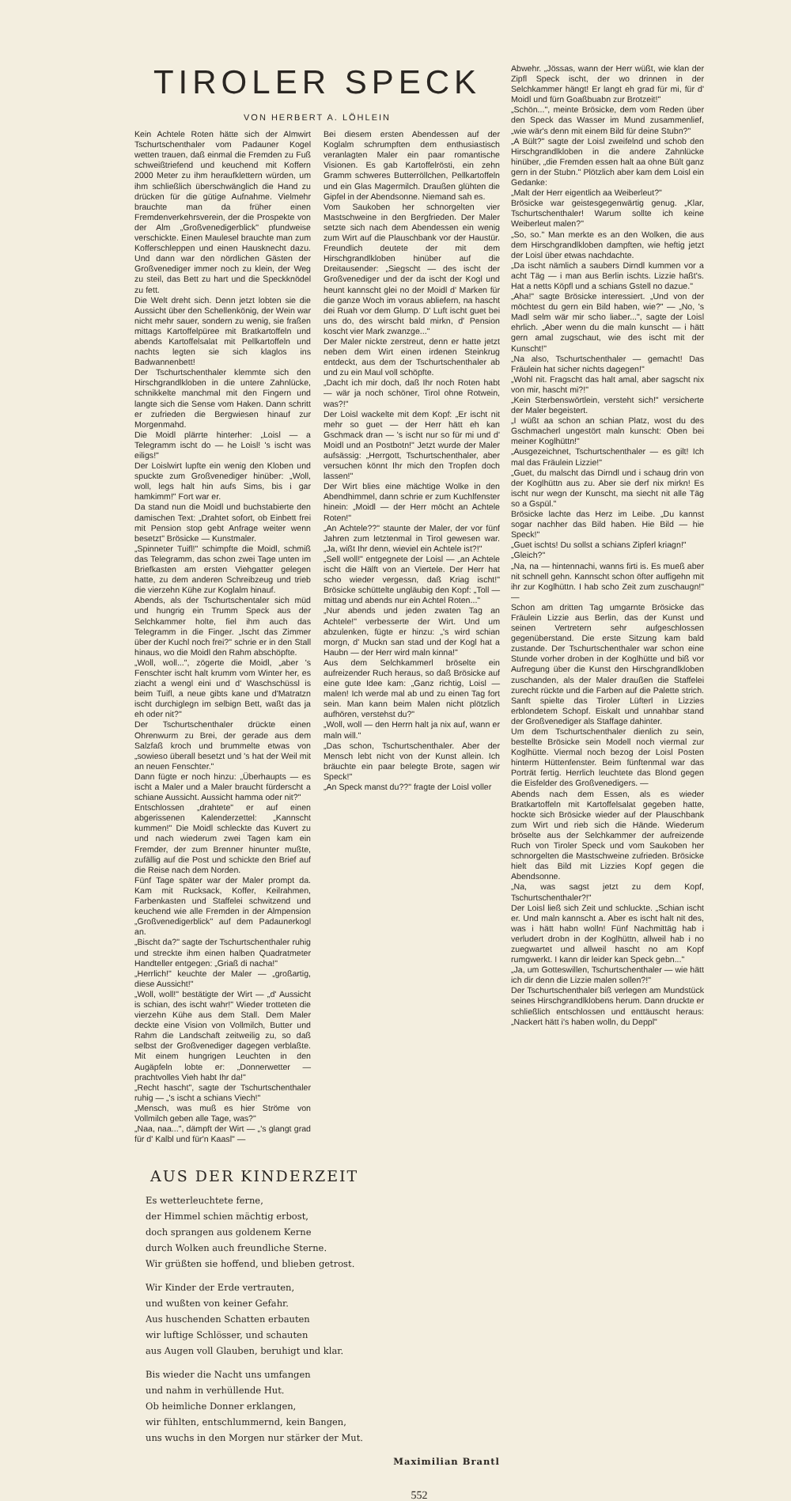TIROLER SPECK
VON HERBERT A. LÖHLEIN
Kein Achtele Roten hätte sich der Almwirt Tschurtschenthaler vom Padauner Kogel wetten trauen, daß einmal die Fremden zu Fuß schweißtriefend und keuchend mit Koffern 2000 Meter zu ihm heraufklettern würden, um ihm schließlich überschwänglich die Hand zu drücken für die gütige Aufnahme. Vielmehr brauchte man da früher einen Fremdenverkehrsverein, der die Prospekte von der Alm „Großvenedigerblick" pfundweise verschickte. Einen Maulesel brauchte man zum Kofferschleppen und einen Hausknecht dazu. Und dann war den nördlichen Gästen der Großvenediger immer noch zu klein, der Weg zu steil, das Bett zu hart und die Speckknödel zu fett.
Die Welt dreht sich. Denn jetzt lobten sie die Aussicht über den Schellenkönig, der Wein war nicht mehr sauer, sondern zu wenig, sie fraßen mittags Kartoffelpüree mit Bratkartoffeln und abends Kartoffelsalat mit Pellkartoffeln und nachts legten sie sich klaglos ins Badwannenbett!
Der Tschurtschenthaler klemmte sich den Hirschgrandlkloben in die untere Zahnlücke, schnikkelte manchmal mit den Fingern und langte sich die Sense vom Haken. Dann schritt er zufrieden die Bergwiesen hinauf zur Morgenmahd.
Die Moidl plärrte hinterher: „Loisl — a Telegramm ischt do — he Loisl! 's ischt was eiligs!"
Der Loislwirt lupfte ein wenig den Kloben und spuckte zum Großvenediger hinüber: „Woll, woll, legs halt hin aufs Sims, bis i gar hamkimm!" Fort war er.
Da stand nun die Moidl und buchstabierte den damischen Text: „Drahtet sofort, ob Einbett frei mit Pension stop gebt Anfrage weiter wenn besetzt" Brösicke — Kunstmaler.
„Spinneter Tuifl!" schimpfte die Moidl, schmiß das Telegramm, das schon zwei Tage unten im Briefkasten am ersten Viehgatter gelegen hatte, zu dem anderen Schreibzeug und trieb die vierzehn Kühe zur Koglalm hinauf.
Abends, als der Tschurtschentaler sich müd und hungrig ein Trumm Speck aus der Selchkammer holte, fiel ihm auch das Telegramm in die Finger. „Ischt das Zimmer über der Kuchl noch frei?" schrie er in den Stall hinaus, wo die Moidl den Rahm abschöpfte.
„Woll, woll...", zögerte die Moidl, „aber 's Fenschter ischt halt krumm vom Winter her, es ziacht a wengl eini und d' Waschschüssl is beim Tuifl, a neue gibts kane und d'Matratzn ischt durchiglegn im selbign Bett, waßt das ja eh oder nit?"
Der Tschurtschenthaler drückte einen Ohrenwurm zu Brei, der gerade aus dem Salzfaß kroch und brummelte etwas von „sowieso überall besetzt und 's hat der Weil mit an neuen Fenschter."
Dann fügte er noch hinzu: „Überhaupts — es ischt a Maler und a Maler braucht fürderscht a schiane Aussicht. Aussicht hamma oder nit?"
Entschlossen „drahtete" er auf einen abgerissenen Kalenderzettel: „Kannscht kummen!" Die Moidl schleckte das Kuvert zu und nach wiederum zwei Tagen kam ein Fremder, der zum Brenner hinunter mußte, zufällig auf die Post und schickte den Brief auf die Reise nach dem Norden.
Fünf Tage später war der Maler prompt da. Kam mit Rucksack, Koffer, Keilrahmen, Farbenkasten und Staffelei schwitzend und keuchend wie alle Fremden in der Almpension „Großvenedigerblick" auf dem Padaunerkogl an.
„Bischt da?" sagte der Tschurtschenthaler ruhig und streckte ihm einen halben Quadratmeter Handteller entgegen: „Griaß di nacha!"
„Herrlich!" keuchte der Maler — „großartig, diese Aussicht!"
„Woll, woll!" bestätigte der Wirt — „d' Aussicht is schian, des ischt wahr!" Wieder trotteten die vierzehn Kühe aus dem Stall. Dem Maler deckte eine Vision von Vollmilch, Butter und Rahm die Landschaft zeitweilig zu, so daß selbst der Großvenediger dagegen verblaßte. Mit einem hungrigen Leuchten in den Augäpfeln lobte er: „Donnerwetter — prachtvolles Vieh habt Ihr da!"
„Recht hascht", sagte der Tschurtschenthaler ruhig — „'s ischt a schians Viech!"
„Mensch, was muß es hier Ströme von Vollmilch geben alle Tage, was?"
„Naa, naa...", dämpft der Wirt — „'s glangt grad für d' Kalbl und für'n Kaasl" —
Bei diesem ersten Abendessen auf der Koglalm schrumpften dem enthusiastisch veranlagten Maler ein paar romantische Visionen. Es gab Kartoffelrösti, ein zehn Gramm schweres Butterröllchen, Pellkartoffeln und ein Glas Magermilch. Draußen glühten die Gipfel in der Abendsonne. Niemand sah es.
Vom Saukoben her schnorgelten vier Mastschweine in den Bergfrieden. Der Maler setzte sich nach dem Abendessen ein wenig zum Wirt auf die Plauschbank vor der Haustür. Freundlich deutete der mit dem Hirschgrandlkloben hinüber auf die Dreitausender: „Siegscht — des ischt der Großvenediger und der da ischt der Kogl und heunt kannscht glei no der Moidl d' Marken für die ganze Woch im voraus abliefern, na hascht dei Ruah vor dem Glump. D' Luft ischt guet bei uns do, des wirscht bald mirkn, d' Pension koscht vier Mark zwanzge..."
Der Maler nickte zerstreut, denn er hatte jetzt neben dem Wirt einen irdenen Steinkrug entdeckt, aus dem der Tschurtschenthaler ab und zu ein Maul voll schöpfte.
„Dacht ich mir doch, daß Ihr noch Roten habt — wär ja noch schöner, Tirol ohne Rotwein, was?!"
Der Loisl wackelte mit dem Kopf: „Er ischt nit mehr so guet — der Herr hätt eh kan Gschmack dran — 's ischt nur so für mi und d' Moidl und an Postbotn!" Jetzt wurde der Maler aufsässig: „Herrgott, Tschurtschenthaler, aber versuchen könnt Ihr mich den Tropfen doch lassen!"
Der Wirt blies eine mächtige Wolke in den Abendhimmel, dann schrie er zum Kuchlfenster hinein: „Moidl — der Herr möcht an Achtele Roten!"
„An Achtele??" staunte der Maler, der vor fünf Jahren zum letztenmal in Tirol gewesen war. „Ja, wißt Ihr denn, wieviel ein Achtele ist?!"
„Sell woll!" entgegnete der Loisl — „an Achtele ischt die Hälft von an Viertele. Der Herr hat scho wieder vergessn, daß Kriag ischt!" Brösicke schüttelte ungläubig den Kopf: „Toll — mittag und abends nur ein Achtel Roten..."
„Nur abends und jeden zwaten Tag an Achtele!" verbesserte der Wirt. Und um abzulenken, fügte er hinzu: „'s wird schian morgn, d' Muckn san stad und der Kogl hat a Haubn — der Herr wird maln kinna!"
Aus dem Selchkammerl bröselte ein aufreizender Ruch heraus, so daß Brösicke auf eine gute Idee kam: „Ganz richtig, Loisl — malen! Ich werde mal ab und zu einen Tag fort sein. Man kann beim Malen nicht plötzlich aufhören, verstehst du?"
„Woll, woll — den Herrn halt ja nix auf, wann er maln will."
„Das schon, Tschurtschenthaler. Aber der Mensch lebt nicht von der Kunst allein. Ich bräuchte ein paar belegte Brote, sagen wir Speck!"
„An Speck manst du??" fragte der Loisl voller
AUS DER KINDERZEIT
Es wetterleuchtete ferne,
der Himmel schien mächtig erbost,
doch sprangen aus goldenem Kerne
durch Wolken auch freundliche Sterne.
Wir grüßten sie hoffend, und blieben getrost.
Wir Kinder der Erde vertrauten,
und wußten von keiner Gefahr.
Aus huschenden Schatten erbauten
wir luftige Schlösser, und schauten
aus Augen voll Glauben, beruhigt und klar.
Bis wieder die Nacht uns umfangen
und nahm in verhüllende Hut.
Ob heimliche Donner erklangen,
wir fühlten, entschlummernd, kein Bangen,
uns wuchs in den Morgen nur stärker der Mut.
Maximilian Brantl
Abwehr. „Jössas, wann der Herr wüßt, wie klan der Zipfl Speck ischt, der wo drinnen in der Selchkammer hängt! Er langt eh grad für mi, für d' Moidl und fürn Goaßbuabn zur Brotzeit!"
„Schön...", meinte Brösicke, dem vom Reden über den Speck das Wasser im Mund zusammenlief, „wie wär's denn mit einem Bild für deine Stubn?"
„A Bült?" sagte der Loisl zweifelnd und schob den Hirschgrandlkloben in die andere Zahnlücke hinüber, „die Fremden essen halt aa ohne Bült ganz gern in der Stubn." Plötzlich aber kam dem Loisl ein Gedanke:
„Malt der Herr eigentlich aa Weiberleut?"
Brösicke war geistesgegenwärtig genug. „Klar, Tschurtschenthaler! Warum sollte ich keine Weiberleut malen?"
„So, so." Man merkte es an den Wolken, die aus dem Hirschgrandlkloben dampften, wie heftig jetzt der Loisl über etwas nachdachte.
„Da ischt nämlich a saubers Dirndl kummen vor a acht Täg — i man aus Berlin ischts. Lizzie haßt's. Hat a netts Köpfl und a schians Gstell no dazue."
„Aha!" sagte Brösicke interessiert. „Und von der möchtest du gern ein Bild haben, wie?" — „No, 's Madl selm wär mir scho liaber...", sagte der Loisl ehrlich. „Aber wenn du die maln kunscht — i hätt gern amal zugschaut, wie des ischt mit der Kunscht!"
„Na also, Tschurtschenthaler — gemacht! Das Fräulein hat sicher nichts dagegen!"
„Wohl nit. Fragscht das halt amal, aber sagscht nix von mir, hascht mi?!"
„Kein Sterbenswörtlein, versteht sich!" versicherte der Maler begeistert.
„I wüßt aa schon an schian Platz, wost du des Gschmacherl ungestört maln kunscht: Oben bei meiner Koglhüttn!"
„Ausgezeichnet, Tschurtschenthaler — es gilt! Ich mal das Fräulein Lizzie!"
„Guet, du malscht das Dirndl und i schaug drin von der Koglhüttn aus zu. Aber sie derf nix mirkn! Es ischt nur wegn der Kunscht, ma siecht nit alle Täg so a Gspül."
Brösicke lachte das Herz im Leibe. „Du kannst sogar nachher das Bild haben. Hie Bild — hie Speck!"
„Guet ischts! Du sollst a schians Zipferl kriagn!"
„Gleich?"
„Na, na — hintennachi, wanns firti is. Es mueß aber nit schnell gehn. Kannscht schon öfter auffigehn mit ihr zur Koglhüttn. I hab scho Zeit zum zuschaugn!" —
Schon am dritten Tag umgarnte Brösicke das Fräulein Lizzie aus Berlin, das der Kunst und seinen Vertretern sehr aufgeschlossen gegenüberstand. Die erste Sitzung kam bald zustande. Der Tschurtschenthaler war schon eine Stunde vorher droben in der Koglhütte und biß vor Aufregung über die Kunst den Hirschgrandlkloben zuschanden, als der Maler draußen die Staffelei zurecht rückte und die Farben auf die Palette strich. Sanft spielte das Tiroler Lüfterl in Lizzies erblondetem Schopf. Eiskalt und unnahbar stand der Großvenediger als Staffage dahinter.
Um dem Tschurtschenthaler dienlich zu sein, bestellte Brösicke sein Modell noch viermal zur Koglhütte. Viermal noch bezog der Loisl Posten hinterm Hüttenfenster. Beim fünftenmal war das Porträt fertig. Herrlich leuchtete das Blond gegen die Eisfelder des Großvenedigers. —
Abends nach dem Essen, als es wieder Bratkartoffeln mit Kartoffelsalat gegeben hatte, hockte sich Brösicke wieder auf der Plauschbank zum Wirt und rieb sich die Hände. Wiederum bröselte aus der Selchkammer der aufreizende Ruch von Tiroler Speck und vom Saukoben her schnorgelten die Mastschweine zufrieden. Brösicke hielt das Bild mit Lizzies Kopf gegen die Abendsonne.
„Na, was sagst jetzt zu dem Kopf, Tschurtschenthaler?!"
Der Loisl ließ sich Zeit und schluckte. „Schian ischt er. Und maln kannscht a. Aber es ischt halt nit des, was i hätt habn wolln! Fünf Nachmittäg hab i verludert drobn in der Koglhüttn, allweil hab i no zuegwartet und allweil hascht no am Kopf rumgwerkt. I kann dir leider kan Speck gebn..."
„Ja, um Gotteswillen, Tschurtschenthaler — wie hätt ich dir denn die Lizzie malen sollen?!"
Der Tschurtschenthaler biß verlegen am Mundstück seines Hirschgrandlklobens herum. Dann druckte er schließlich entschlossen und enttäuscht heraus: „Nackert hätt i's haben wolln, du Deppl"
552